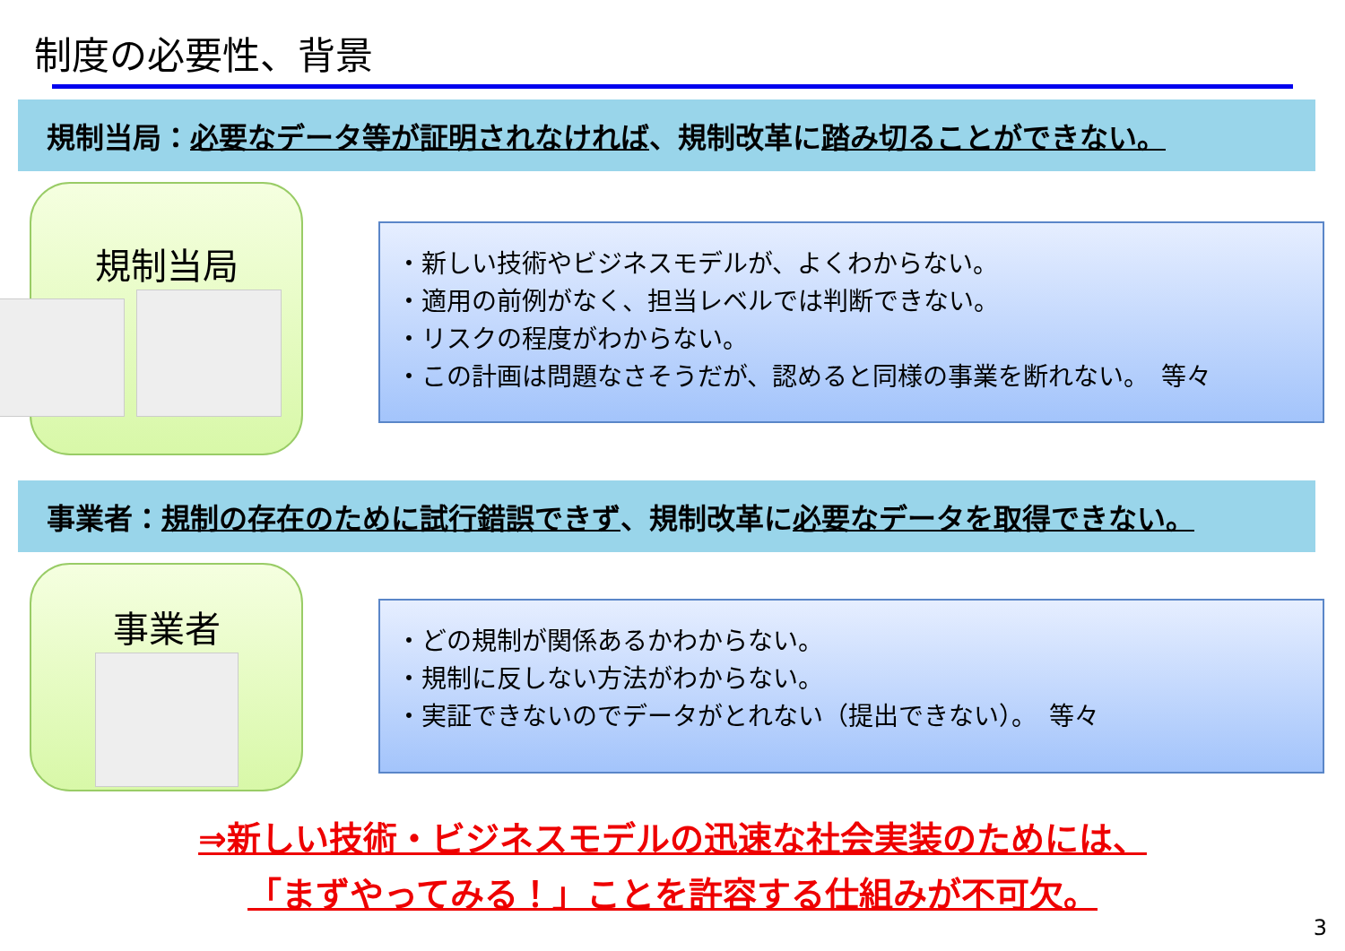制度の必要性、背景
規制当局： 必要なデータ等が証明されなければ 、規制改革に 踏み切ることができない。
規制当局
・新しい技術やビジネスモデルが、よくわからない。
・適用の前例がなく、担当レベルでは判断できない。
・リスクの程度がわからない。
・この計画は問題なさそうだが、認めると同様の事業を断れない。　等々
事業者： 規制の存在のために試行錯誤できず 、規制改革に 必要なデータを取得できない。
事業者
・どの規制が関係あるかわからない。
・規制に反しない方法がわからない。
・実証できないのでデータがとれない（提出できない）。　等々
⇒新しい技術・ビジネスモデルの迅速な社会実装のためには、
「まずやってみる！」ことを許容する仕組みが不可欠。
3